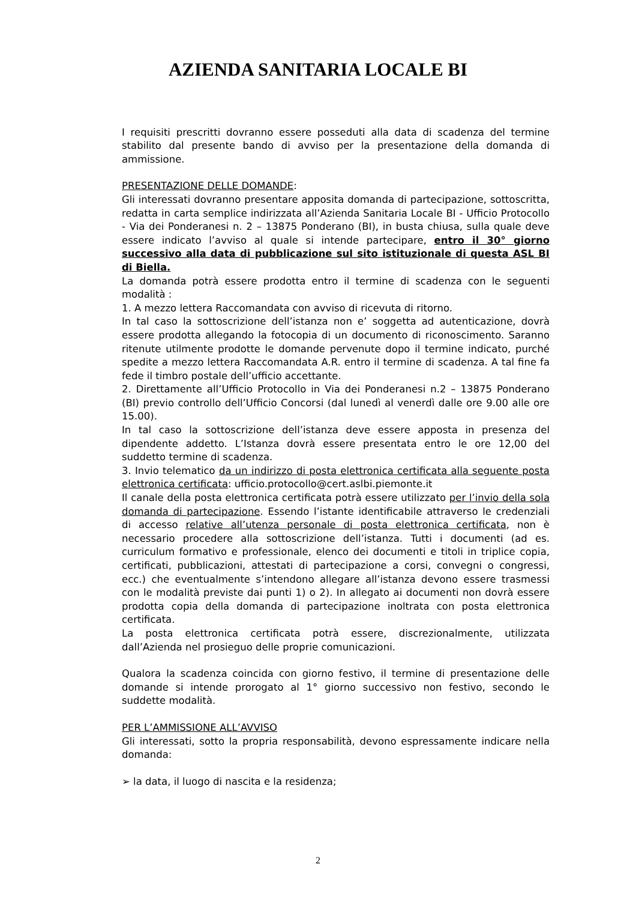AZIENDA SANITARIA LOCALE BI
I requisiti prescritti dovranno essere posseduti alla data di scadenza del termine stabilito dal presente bando di avviso per la presentazione della domanda di ammissione.
PRESENTAZIONE DELLE DOMANDE:
Gli interessati dovranno presentare apposita domanda di partecipazione, sottoscritta, redatta in carta semplice indirizzata all’Azienda Sanitaria Locale BI - Ufficio Protocollo - Via dei Ponderanesi n. 2 – 13875 Ponderano (BI), in busta chiusa, sulla quale deve essere indicato l’avviso al quale si intende partecipare, entro il 30° giorno successivo alla data di pubblicazione sul sito istituzionale di questa ASL BI di Biella.
La domanda potrà essere prodotta entro il termine di scadenza con le seguenti modalità :
1. A mezzo lettera Raccomandata con avviso di ricevuta di ritorno.
In tal caso la sottoscrizione dell’istanza non e’ soggetta ad autenticazione, dovrà essere prodotta allegando la fotocopia di un documento di riconoscimento. Saranno ritenute utilmente prodotte le domande pervenute dopo il termine indicato, purché spedite a mezzo lettera Raccomandata A.R. entro il termine di scadenza. A tal fine fa fede il timbro postale dell’ufficio accettante.
2. Direttamente all’Ufficio Protocollo in Via dei Ponderanesi n.2 – 13875 Ponderano (BI) previo controllo dell’Ufficio Concorsi (dal lunedì al venerdì dalle ore 9.00 alle ore 15.00).
In tal caso la sottoscrizione dell’istanza deve essere apposta in presenza del dipendente addetto. L’Istanza dovrà essere presentata entro le ore 12,00 del suddetto termine di scadenza.
3. Invio telematico da un indirizzo di posta elettronica certificata alla seguente posta elettronica certificata: ufficio.protocollo@cert.aslbi.piemonte.it
Il canale della posta elettronica certificata potrà essere utilizzato per l’invio della sola domanda di partecipazione. Essendo l’istante identificabile attraverso le credenziali di accesso relative all’utenza personale di posta elettronica certificata, non è necessario procedere alla sottoscrizione dell’istanza. Tutti i documenti (ad es. curriculum formativo e professionale, elenco dei documenti e titoli in triplice copia, certificati, pubblicazioni, attestati di partecipazione a corsi, convegni o congressi, ecc.) che eventualmente s’intendono allegare all’istanza devono essere trasmessi con le modalità previste dai punti 1) o 2). In allegato ai documenti non dovrà essere prodotta copia della domanda di partecipazione inoltrata con posta elettronica certificata.
La posta elettronica certificata potrà essere, discrezionalmente, utilizzata dall’Azienda nel prosieguo delle proprie comunicazioni.
Qualora la scadenza coincida con giorno festivo, il termine di presentazione delle domande si intende prorogato al 1° giorno successivo non festivo, secondo le suddette modalità.
PER L’AMMISSIONE ALL’AVVISO
Gli interessati, sotto la propria responsabilità, devono espressamente indicare nella domanda:
➢ la data, il luogo di nascita e la residenza;
2